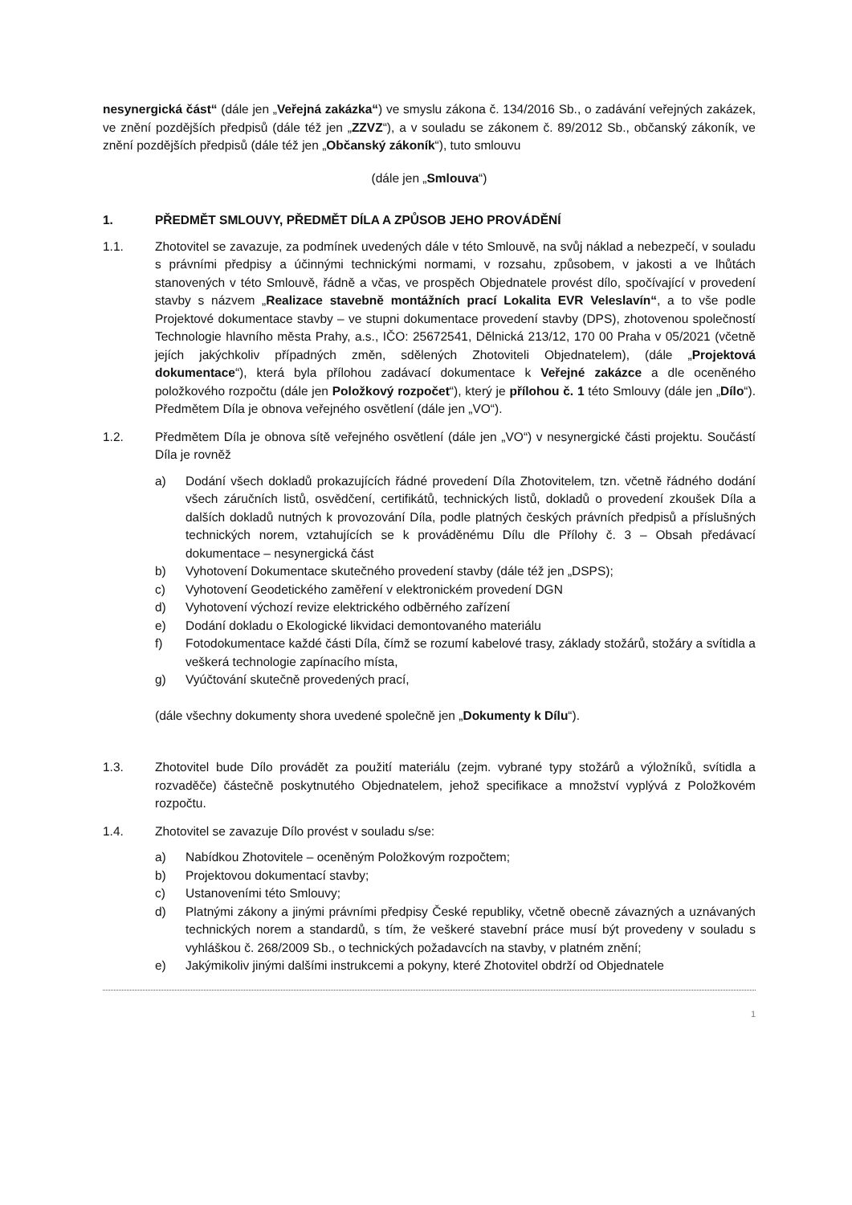nesynergická část“ (dále jen „Veřejná zakázka“) ve smyslu zákona č. 134/2016 Sb., o zadávání veřejných zakázek, ve znění pozdějších předpisů (dále též jen „ZZVZ“), a v souladu se zákonem č. 89/2012 Sb., občanský zákoník, ve znění pozdějších předpisů (dále též jen „Občanský zákoník“), tuto smlouvu
(dále jen „Smlouva“)
1. PŘEDMĚT SMLOUVY, PŘEDMĚT DÍLA A ZPŮSOB JEHO PROVÁDĚNÍ
1.1. Zhotovitel se zavazuje, za podmínek uvedených dále v této Smlouvě, na svůj náklad a nebezpečí, v souladu s právními předpisy a účinnými technickými normami, v rozsahu, způsobem, v jakosti a ve lhůtách stanovených v této Smlouvě, řádně a včas, ve prospěch Objednatele provést dílo, spočívající v provedení stavby s názvem „Realizace stavebně montážních prací Lokalita EVR Veleslavín“, a to vše podle Projektové dokumentace stavby – ve stupni dokumentace provedení stavby (DPS), zhotovenou společností Technologie hlavního města Prahy, a.s., IČO: 25672541, Dělnická 213/12, 170 00 Praha v 05/2021 (včetně jejích jakýchkoliv případných změn, sdělených Zhotoviteli Objednatelem), (dále „Projektová dokumentace“), která byla přílohou zadávací dokumentace k Veřejné zakázce a dle oceněného položkového rozpočtu (dále jen Položkový rozpočet“), který je přílohou č. 1 této Smlouvy (dále jen „Dílo“). Předmětem Díla je obnova veřejného osvětlení (dále jen „VO“).
1.2. Předmětem Díla je obnova sítě veřejného osvětlení (dále jen „VO“) v nesynergické části projektu. Součástí Díla je rovněž
a) Dodání všech dokladů prokazujících řádné provedení Díla Zhotovitelem, tzn. včetně řádného dodání všech záručních listů, osvědčení, certifikátů, technických listů, dokladů o provedení zkoušek Díla a dalších dokladů nutných k provozování Díla, podle platných českých právních předpisů a příslušných technických norem, vztahujících se k prováděnému Dílu dle Přílohy č. 3 – Obsah předávací dokumentace – nesynergická část
b) Vyhotovení Dokumentace skutečného provedení stavby (dále též jen „DSPS);
c) Vyhotovení Geodetického zaměření v elektronickém provedení DGN
d) Vyhotovení výchozí revize elektrického odběrného zařízení
e) Dodání dokladu o Ekologické likvidaci demontovaného materiálu
f) Fotodokumentace každé části Díla, čímž se rozumí kabelové trasy, základy stožárů, stožáry a svítidla a veškerá technologie zapínacího místa,
g) Vyúčtování skutečně provedených prací,
(dále všechny dokumenty shora uvedené společně jen „Dokumenty k Dílu“).
1.3. Zhotovitel bude Dílo provádět za použití materiálu (zejm. vybrané typy stožárů a výložníků, svítidla a rozvaděče) částečně poskytnutého Objednatelem, jehož specifikace a množství vyplývá z Položkovém rozpočtu.
1.4. Zhotovitel se zavazuje Dílo provést v souladu s/se:
a) Nabídkou Zhotovitele – oceněným Položkovým rozpočtem;
b) Projektovou dokumentací stavby;
c) Ustanoveními této Smlouvy;
d) Platnými zákony a jinými právními předpisy České republiky, včetně obecně závazných a uznávaných technických norem a standardů, s tím, že veškeré stavební práce musí být provedeny v souladu s vyhláškou č. 268/2009 Sb., o technických požadavcích na stavby, v platném znění;
e) Jakýmikoliv jinými dalšími instrukcemi a pokyny, které Zhotovitel obdrží od Objednatele
1